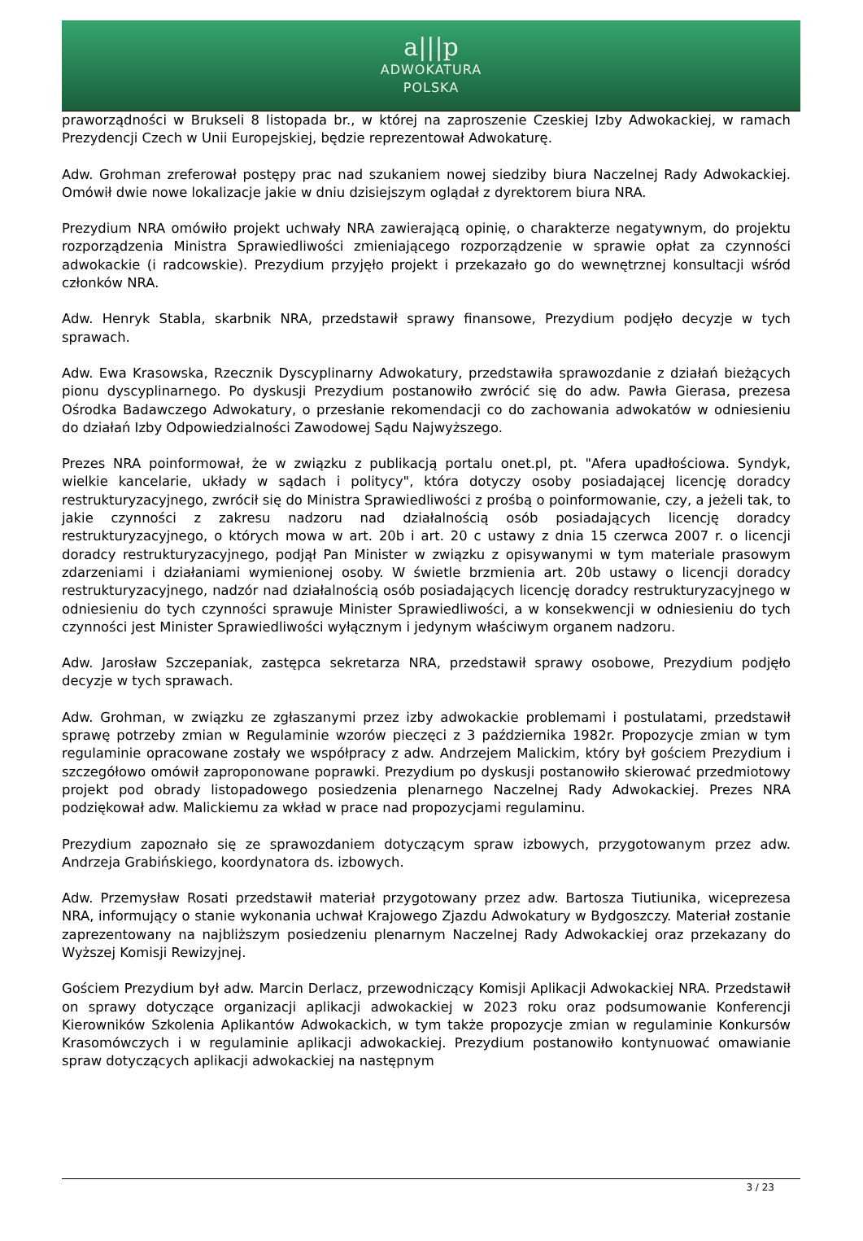a|||p
ADWOKATURA
POLSKA
praworządności w Brukseli 8 listopada br., w której na zaproszenie Czeskiej Izby Adwokackiej, w ramach Prezydencji Czech w Unii Europejskiej, będzie reprezentował Adwokaturę.
Adw. Grohman zreferował postępy prac nad szukaniem nowej siedziby biura Naczelnej Rady Adwokackiej. Omówił dwie nowe lokalizacje jakie w dniu dzisiejszym oglądał z dyrektorem biura NRA.
Prezydium NRA omówiło projekt uchwały NRA zawierającą opinię, o charakterze negatywnym, do projektu rozporządzenia Ministra Sprawiedliwości zmieniającego rozporządzenie w sprawie opłat za czynności adwokackie (i radcowskie). Prezydium przyjęło projekt i przekazało go do wewnętrznej konsultacji wśród członków NRA.
Adw. Henryk Stabla, skarbnik NRA, przedstawił sprawy finansowe, Prezydium podjęło decyzje w tych sprawach.
Adw. Ewa Krasowska, Rzecznik Dyscyplinarny Adwokatury, przedstawiła sprawozdanie z działań bieżących pionu dyscyplinarnego. Po dyskusji Prezydium postanowiło zwrócić się do adw. Pawła Gierasa, prezesa Ośrodka Badawczego Adwokatury, o przesłanie rekomendacji co do zachowania adwokatów w odniesieniu do działań Izby Odpowiedzialności Zawodowej Sądu Najwyższego.
Prezes NRA poinformował, że w związku z publikacją portalu onet.pl, pt. "Afera upadłościowa. Syndyk, wielkie kancelarie, układy w sądach i politycy", która dotyczy osoby posiadającej licencję doradcy restrukturyzacyjnego, zwrócił się do Ministra Sprawiedliwości z prośbą o poinformowanie, czy, a jeżeli tak, to jakie czynności z zakresu nadzoru nad działalnością osób posiadających licencję doradcy restrukturyzacyjnego, o których mowa w art. 20b i art. 20 c ustawy z dnia 15 czerwca 2007 r. o licencji doradcy restrukturyzacyjnego, podjął Pan Minister w związku z opisywanymi w tym materiale prasowym zdarzeniami i działaniami wymienionej osoby. W świetle brzmienia art. 20b ustawy o licencji doradcy restrukturyzacyjnego, nadzór nad działalnością osób posiadających licencję doradcy restrukturyzacyjnego w odniesieniu do tych czynności sprawuje Minister Sprawiedliwości, a w konsekwencji w odniesieniu do tych czynności jest Minister Sprawiedliwości wyłącznym i jedynym właściwym organem nadzoru.
Adw. Jarosław Szczepaniak, zastępca sekretarza NRA, przedstawił sprawy osobowe, Prezydium podjęło decyzje w tych sprawach.
Adw. Grohman, w związku ze zgłaszanymi przez izby adwokackie problemami i postulatami, przedstawił sprawę potrzeby zmian w Regulaminie wzorów pieczęci z 3 października 1982r. Propozycje zmian w tym regulaminie opracowane zostały we współpracy z adw. Andrzejem Malickim, który był gościem Prezydium i szczegółowo omówił zaproponowane poprawki. Prezydium po dyskusji postanowiło skierować przedmiotowy projekt pod obrady listopadowego posiedzenia plenarnego Naczelnej Rady Adwokackiej. Prezes NRA podziękował adw. Malickiemu za wkład w prace nad propozycjami regulaminu.
Prezydium zapoznało się ze sprawozdaniem dotyczącym spraw izbowych, przygotowanym przez adw. Andrzeja Grabińskiego, koordynatora ds. izbowych.
Adw. Przemysław Rosati przedstawił materiał przygotowany przez adw. Bartosza Tiutiunika, wiceprezesa NRA, informujący o stanie wykonania uchwał Krajowego Zjazdu Adwokatury w Bydgoszczy. Materiał zostanie zaprezentowany na najbliższym posiedzeniu plenarnym Naczelnej Rady Adwokackiej oraz przekazany do Wyższej Komisji Rewizyjnej.
Gościem Prezydium był adw. Marcin Derlacz, przewodniczący Komisji Aplikacji Adwokackiej NRA. Przedstawił on sprawy dotyczące organizacji aplikacji adwokackiej w 2023 roku oraz podsumowanie Konferencji Kierowników Szkolenia Aplikantów Adwokackich, w tym także propozycje zmian w regulaminie Konkursów Krasomówczych i w regulaminie aplikacji adwokackiej. Prezydium postanowiło kontynuować omawianie spraw dotyczących aplikacji adwokackiej na następnym
3 / 23